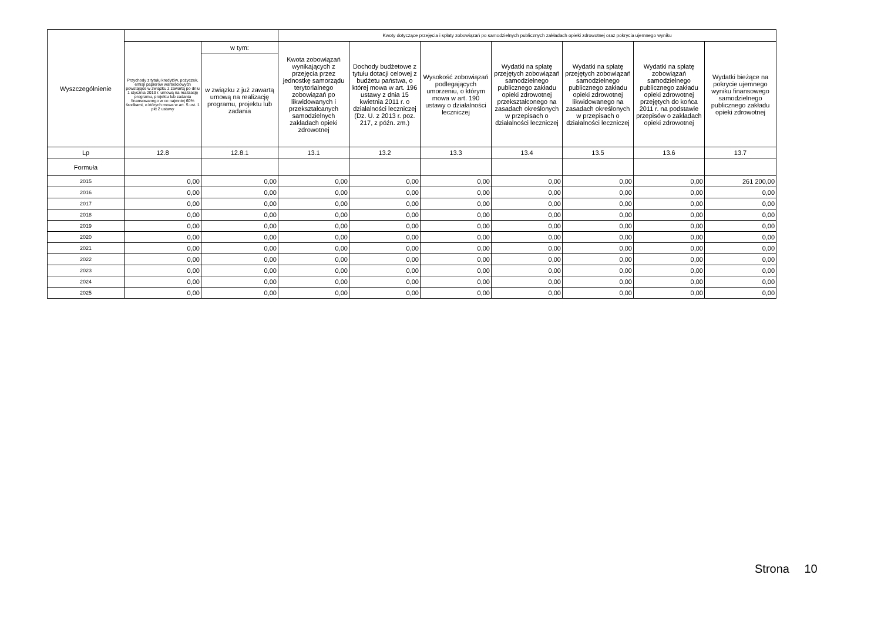| Wyszczególnienie | | | Kwoty dotyczące przejęcia i spłaty zobowiązań po samodzielnych publicznych zakładach opieki zdrowotnej oraz pokrycia ujemnego wyniku | | | | | | |
| --- | --- | --- | --- | --- | --- | --- | --- | --- | --- |
| | Przychody z tytułu kredytów, pożyczek, emisji papierów wartościowych powstające w związku z zawartą po dniu 1 stycznia 2013 r. umową na realizację programu, projektu lub zadania finansowanego w co najmniej 60% środkami, o których mowa w art. 5 ust. 1 pkt 2 ustawy | w tym: | Kwota zobowiązań wynikających z przejęcia przez jednostkę samorządu terytorialnego zobowiązań po likwidowanych i przekształcanych samodzielnych zakładach opieki zdrowotnej | Dochody budżetowe z tytułu dotacji celowej z budżetu państwa, o której mowa w art. 196 ustawy z dnia 15 kwietnia 2011 r. o działalności leczniczej (Dz. U. z 2013 r. poz. 217, z późn. zm.) | Wysokość zobowiązań podlegających umorzeniu, o którym mowa w art. 190 ustawy o działalności leczniczej | Wydatki na spłatę przejętych zobowiązań samodzielnego publicznego zakładu opieki zdrowotnej przekształconego na zasadach określonych w przepisach o działalności leczniczej | Wydatki na spłatę przejętych zobowiązań samodzielnego publicznego zakładu opieki zdrowotnej likwidowanego na zasadach określonych w przepisach o działalności leczniczej | Wydatki na spłatę zobowiązań samodzielnego publicznego zakładu opieki zdrowotnej przejętych do końca 2011 r. na podstawie przepisów o zakładach opieki zdrowotnej | Wydatki bieżące na pokrycie ujemnego wyniku finansowego samodzielnego publicznego zakładu opieki zdrowotnej |
| | | w związku z już zawartą umową na realizację programu, projektu lub zadania | | | | | | | |
| Lp | 12.8 | 12.8.1 | 13.1 | 13.2 | 13.3 | 13.4 | 13.5 | 13.6 | 13.7 |
| Formuła | | | | | | | | | |
| 2015 | 0,00 | 0,00 | 0,00 | 0,00 | 0,00 | 0,00 | 0,00 | 0,00 | 261 200,00 |
| 2016 | 0,00 | 0,00 | 0,00 | 0,00 | 0,00 | 0,00 | 0,00 | 0,00 | 0,00 |
| 2017 | 0,00 | 0,00 | 0,00 | 0,00 | 0,00 | 0,00 | 0,00 | 0,00 | 0,00 |
| 2018 | 0,00 | 0,00 | 0,00 | 0,00 | 0,00 | 0,00 | 0,00 | 0,00 | 0,00 |
| 2019 | 0,00 | 0,00 | 0,00 | 0,00 | 0,00 | 0,00 | 0,00 | 0,00 | 0,00 |
| 2020 | 0,00 | 0,00 | 0,00 | 0,00 | 0,00 | 0,00 | 0,00 | 0,00 | 0,00 |
| 2021 | 0,00 | 0,00 | 0,00 | 0,00 | 0,00 | 0,00 | 0,00 | 0,00 | 0,00 |
| 2022 | 0,00 | 0,00 | 0,00 | 0,00 | 0,00 | 0,00 | 0,00 | 0,00 | 0,00 |
| 2023 | 0,00 | 0,00 | 0,00 | 0,00 | 0,00 | 0,00 | 0,00 | 0,00 | 0,00 |
| 2024 | 0,00 | 0,00 | 0,00 | 0,00 | 0,00 | 0,00 | 0,00 | 0,00 | 0,00 |
| 2025 | 0,00 | 0,00 | 0,00 | 0,00 | 0,00 | 0,00 | 0,00 | 0,00 | 0,00 |
Strona 10